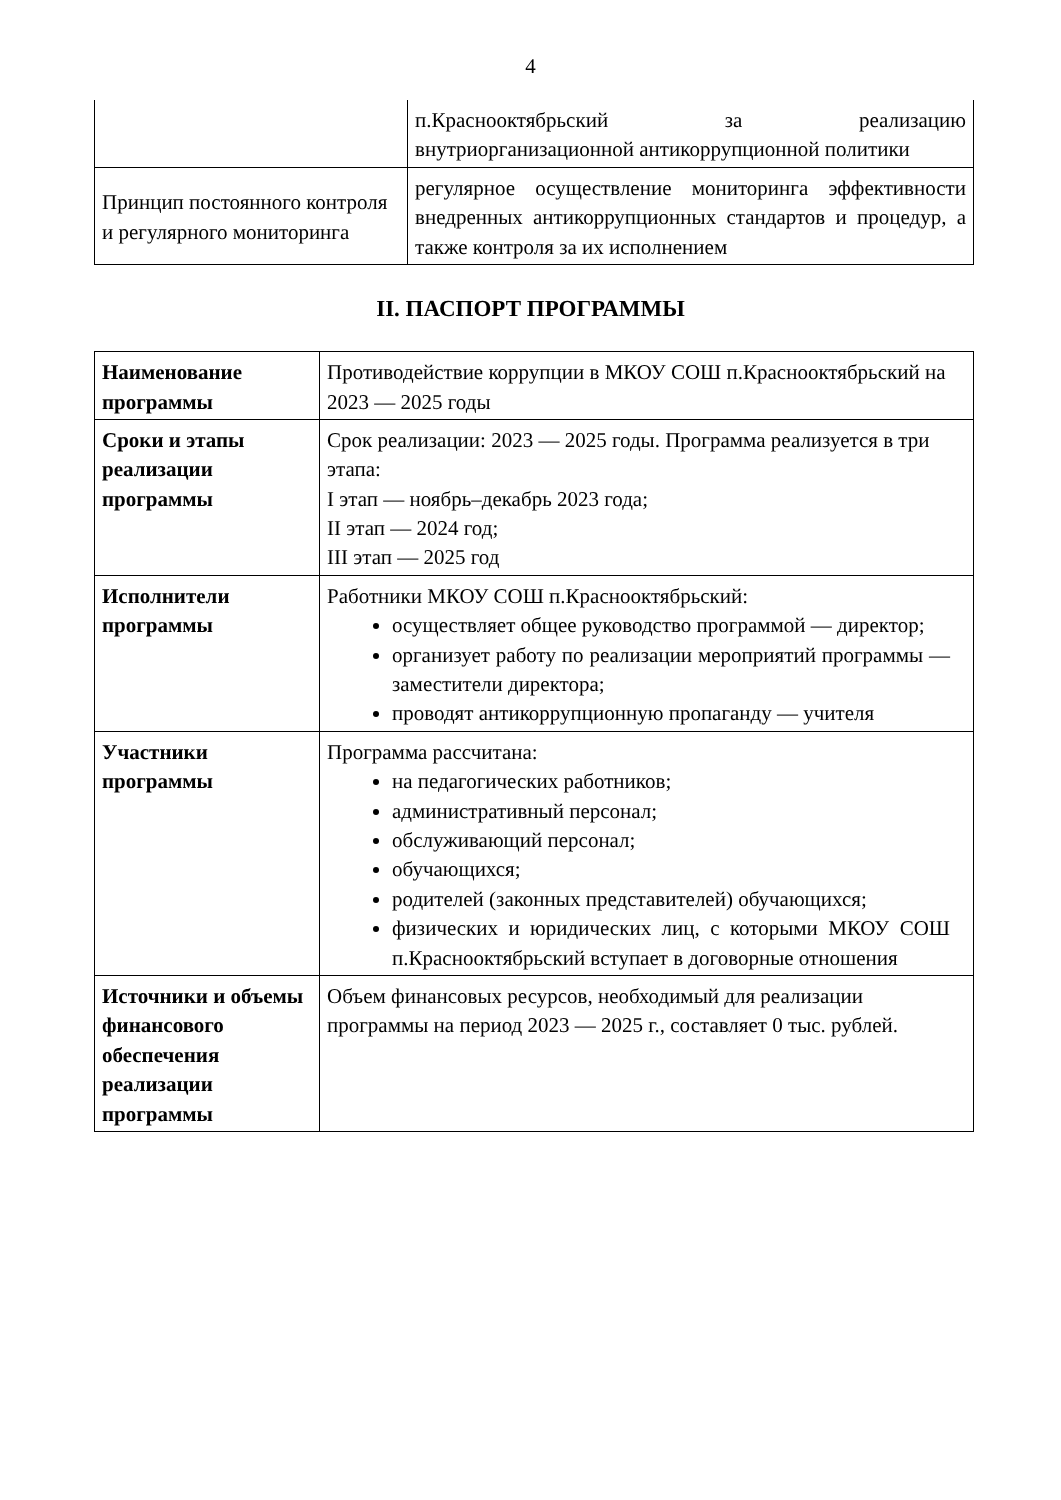4
| | п.Краснооктябрьский за реализацию внутриорганизационной антикоррупционной политики |
| Принцип постоянного контроля и регулярного мониторинга | регулярное осуществление мониторинга эффективности внедренных антикоррупционных стандартов и процедур, а также контроля за их исполнением |
II. ПАСПОРТ ПРОГРАММЫ
| Наименование программы | Противодействие коррупции в МКОУ СОШ п.Краснооктябрьский на 2023 — 2025 годы |
| Сроки и этапы реализации программы | Срок реализации: 2023 — 2025 годы. Программа реализуется в три этапа: I этап — ноябрь–декабрь 2023 года; II этап — 2024 год; III этап — 2025 год |
| Исполнители программы | Работники МКОУ СОШ п.Краснооктябрьский: осуществляет общее руководство программой — директор; организует работу по реализации мероприятий программы — заместители директора; проводят антикоррупционную пропаганду — учителя |
| Участники программы | Программа рассчитана: на педагогических работников; административный персонал; обслуживающий персонал; обучающихся; родителей (законных представителей) обучающихся; физических и юридических лиц, с которыми МКОУ СОШ п.Краснооктябрьский вступает в договорные отношения |
| Источники и объемы финансового обеспечения реализации программы | Объем финансовых ресурсов, необходимый для реализации программы на период 2023 — 2025 г., составляет 0 тыс. рублей. |